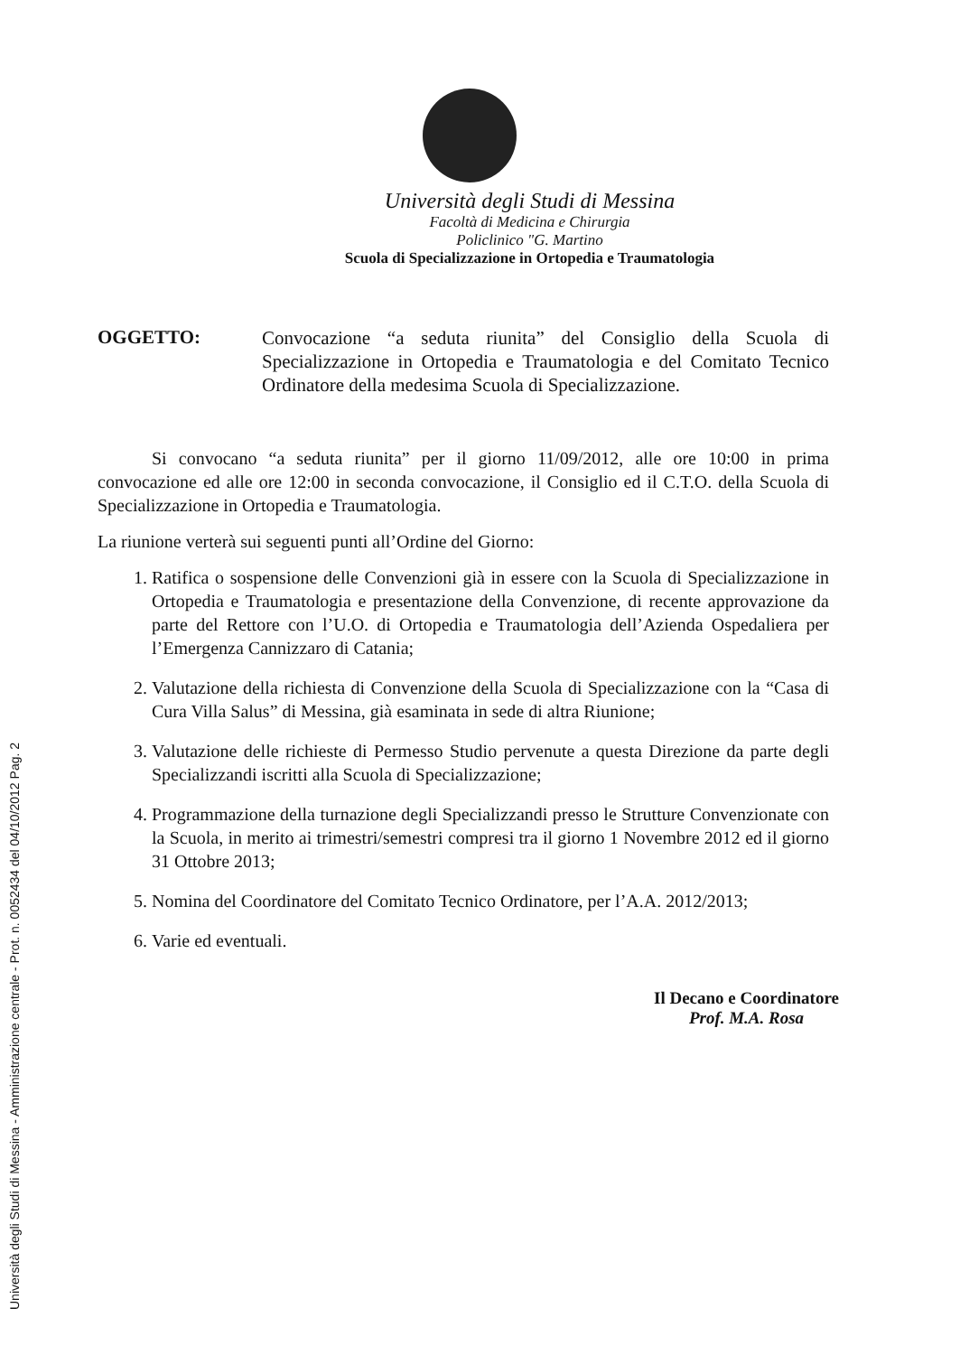Università degli Studi di Messina - Amministrazione centrale - Prot. n. 0052434 del 04/10/2012 Pag. 2
Università degli Studi di Messina
Facoltà di Medicina e Chirurgia
Policlinico "G. Martino
Scuola di Specializzazione in Ortopedia e Traumatologia
OGGETTO:
Convocazione “a seduta riunita” del Consiglio della Scuola di Specializzazione in Ortopedia e Traumatologia e del Comitato Tecnico Ordinatore della medesima Scuola di Specializzazione.
Si convocano “a seduta riunita” per il giorno 11/09/2012, alle ore 10:00 in prima convocazione ed alle ore 12:00 in seconda convocazione, il Consiglio ed il C.T.O. della Scuola di Specializzazione in Ortopedia e Traumatologia.
La riunione verterà sui seguenti punti all’Ordine del Giorno:
1. Ratifica o sospensione delle Convenzioni già in essere con la Scuola di Specializzazione in Ortopedia e Traumatologia e presentazione della Convenzione, di recente approvazione da parte del Rettore con l’U.O. di Ortopedia e Traumatologia dell’Azienda Ospedaliera per l’Emergenza Cannizzaro di Catania;
2. Valutazione della richiesta di Convenzione della Scuola di Specializzazione con la “Casa di Cura Villa Salus” di Messina, già esaminata in sede di altra Riunione;
3. Valutazione delle richieste di Permesso Studio pervenute a questa Direzione da parte degli Specializzandi iscritti alla Scuola di Specializzazione;
4. Programmazione della turnazione degli Specializzandi presso le Strutture Convenzionate con la Scuola, in merito ai trimestri/semestri compresi tra il giorno 1 Novembre 2012 ed il giorno 31 Ottobre 2013;
5. Nomina del Coordinatore del Comitato Tecnico Ordinatore, per l’A.A. 2012/2013;
6. Varie ed eventuali.
Il Decano e Coordinatore
Prof. M.A. Rosa